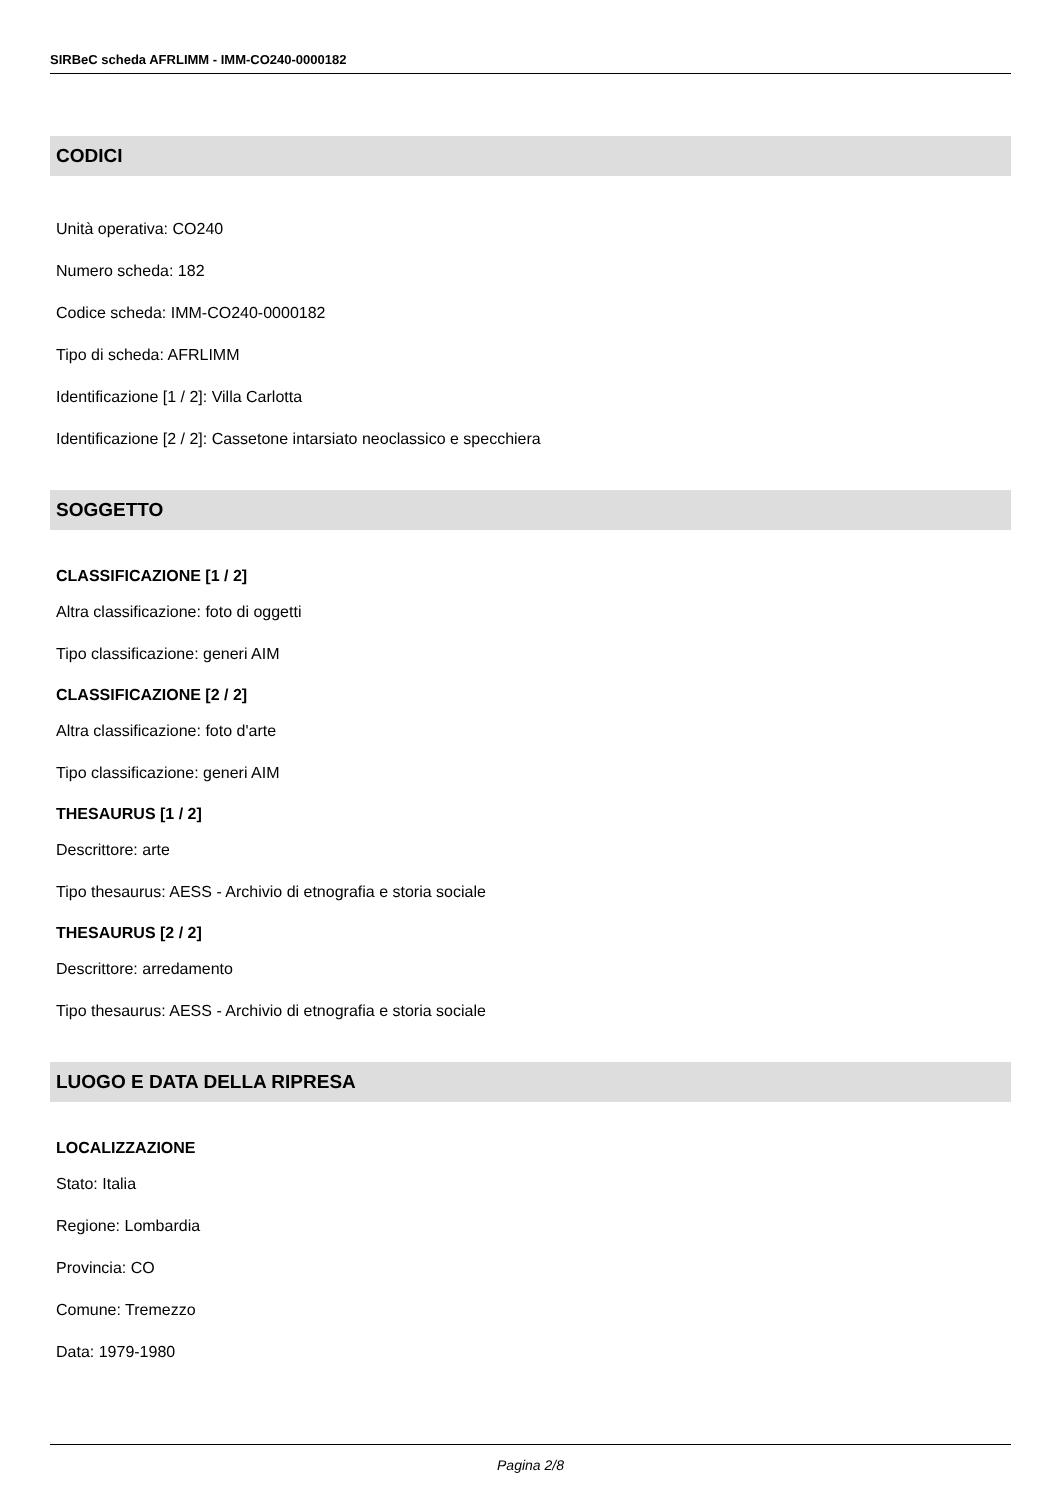SIRBeC scheda AFRLIMM - IMM-CO240-0000182
CODICI
Unità operativa: CO240
Numero scheda: 182
Codice scheda: IMM-CO240-0000182
Tipo di scheda: AFRLIMM
Identificazione [1 / 2]: Villa Carlotta
Identificazione [2 / 2]: Cassetone intarsiato neoclassico e specchiera
SOGGETTO
CLASSIFICAZIONE [1 / 2]
Altra classificazione: foto di oggetti
Tipo classificazione: generi AIM
CLASSIFICAZIONE [2 / 2]
Altra classificazione: foto d'arte
Tipo classificazione: generi AIM
THESAURUS [1 / 2]
Descrittore: arte
Tipo thesaurus: AESS - Archivio di etnografia e storia sociale
THESAURUS [2 / 2]
Descrittore: arredamento
Tipo thesaurus: AESS - Archivio di etnografia e storia sociale
LUOGO E DATA DELLA RIPRESA
LOCALIZZAZIONE
Stato: Italia
Regione: Lombardia
Provincia: CO
Comune: Tremezzo
Data: 1979-1980
Pagina 2/8